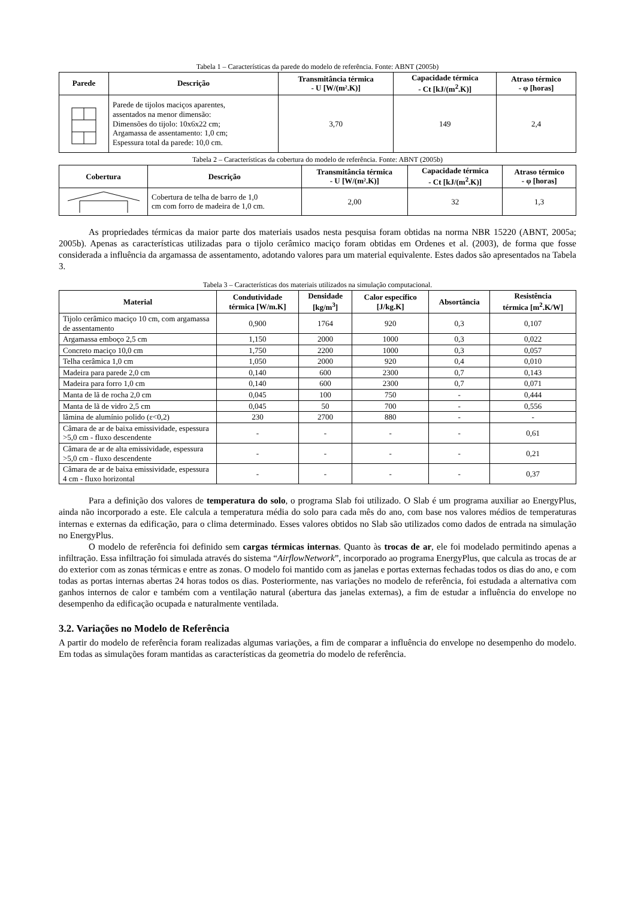Tabela 1 – Características da parede do modelo de referência. Fonte: ABNT (2005b)
| Parede | Descrição | Transmitância térmica - U [W/(m².K)] | Capacidade térmica - Ct [kJ/(m<sup>2</sup>.K)] | Atraso térmico - φ [horas] |
| --- | --- | --- | --- | --- |
| | Parede de tijolos maciços aparentes, assentados na menor dimensão: Dimensões do tijolo: 10x6x22 cm; Argamassa de assentamento: 1,0 cm; Espessura total da parede: 10,0 cm. | 3,70 | 149 | 2,4 |
Tabela 2 – Características da cobertura do modelo de referência. Fonte: ABNT (2005b)
| Cobertura | Descrição | Transmitância térmica - U [W/(m².K)] | Capacidade térmica - Ct [kJ/(m<sup>2</sup>.K)] | Atraso térmico - φ [horas] |
| --- | --- | --- | --- | --- |
| | Cobertura de telha de barro de 1,0 cm com forro de madeira de 1,0 cm. | 2,00 | 32 | 1,3 |
As propriedades térmicas da maior parte dos materiais usados nesta pesquisa foram obtidas na norma NBR 15220 (ABNT, 2005a; 2005b). Apenas as características utilizadas para o tijolo cerâmico maciço foram obtidas em Ordenes et al. (2003), de forma que fosse considerada a influência da argamassa de assentamento, adotando valores para um material equivalente. Estes dados são apresentados na Tabela 3.
Tabela 3 – Características dos materiais utilizados na simulação computacional.
| Material | Condutividade térmica [W/m.K] | Densidade [kg/m<sup>3</sup>] | Calor específico [J/kg.K] | Absortância | Resistência térmica [m<sup>2</sup>.K/W] |
| --- | --- | --- | --- | --- | --- |
| Tijolo cerâmico maciço 10 cm, com argamassa de assentamento | 0,900 | 1764 | 920 | 0,3 | 0,107 |
| Argamassa emboço 2,5 cm | 1,150 | 2000 | 1000 | 0,3 | 0,022 |
| Concreto maciço 10,0 cm | 1,750 | 2200 | 1000 | 0,3 | 0,057 |
| Telha cerâmica 1,0 cm | 1,050 | 2000 | 920 | 0,4 | 0,010 |
| Madeira para parede 2,0 cm | 0,140 | 600 | 2300 | 0,7 | 0,143 |
| Madeira para forro 1,0 cm | 0,140 | 600 | 2300 | 0,7 | 0,071 |
| Manta de lã de rocha 2,0 cm | 0,045 | 100 | 750 | - | 0,444 |
| Manta de lã de vidro 2,5 cm | 0,045 | 50 | 700 | - | 0,556 |
| lâmina de alumínio polido (ε<0,2) | 230 | 2700 | 880 | - | - |
| Câmara de ar de baixa emissividade, espessura >5,0 cm - fluxo descendente | - | - | - | - | 0,61 |
| Câmara de ar de alta emissividade, espessura >5,0 cm - fluxo descendente | - | - | - | - | 0,21 |
| Câmara de ar de baixa emissividade, espessura 4 cm - fluxo horizontal | - | - | - | - | 0,37 |
Para a definição dos valores de temperatura do solo, o programa Slab foi utilizado. O Slab é um programa auxiliar ao EnergyPlus, ainda não incorporado a este. Ele calcula a temperatura média do solo para cada mês do ano, com base nos valores médios de temperaturas internas e externas da edificação, para o clima determinado. Esses valores obtidos no Slab são utilizados como dados de entrada na simulação no EnergyPlus.
O modelo de referência foi definido sem cargas térmicas internas. Quanto às trocas de ar, ele foi modelado permitindo apenas a infiltração. Essa infiltração foi simulada através do sistema “AirflowNetwork”, incorporado ao programa EnergyPlus, que calcula as trocas de ar do exterior com as zonas térmicas e entre as zonas. O modelo foi mantido com as janelas e portas externas fechadas todos os dias do ano, e com todas as portas internas abertas 24 horas todos os dias. Posteriormente, nas variações no modelo de referência, foi estudada a alternativa com ganhos internos de calor e também com a ventilação natural (abertura das janelas externas), a fim de estudar a influência do envelope no desempenho da edificação ocupada e naturalmente ventilada.
3.2. Variações no Modelo de Referência
A partir do modelo de referência foram realizadas algumas variações, a fim de comparar a influência do envelope no desempenho do modelo. Em todas as simulações foram mantidas as características da geometria do modelo de referência.